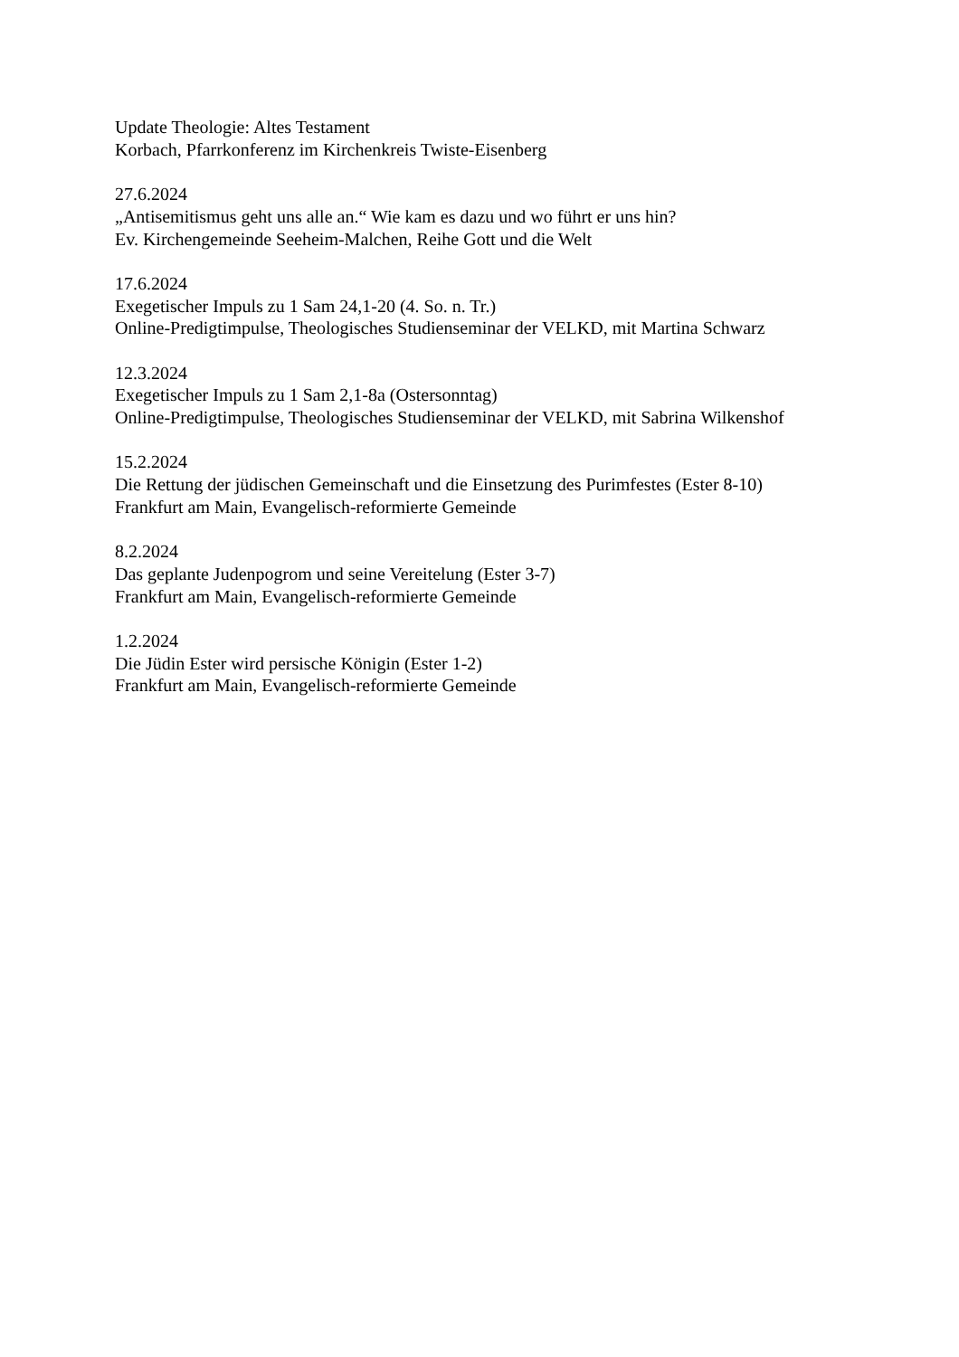Update Theologie: Altes Testament
Korbach, Pfarrkonferenz im Kirchenkreis Twiste-Eisenberg
27.6.2024
„Antisemitismus geht uns alle an.“ Wie kam es dazu und wo führt er uns hin?
Ev. Kirchengemeinde Seeheim-Malchen, Reihe Gott und die Welt
17.6.2024
Exegetischer Impuls zu 1 Sam 24,1-20 (4. So. n. Tr.)
Online-Predigtimpulse, Theologisches Studienseminar der VELKD, mit Martina Schwarz
12.3.2024
Exegetischer Impuls zu 1 Sam 2,1-8a (Ostersonntag)
Online-Predigtimpulse, Theologisches Studienseminar der VELKD, mit Sabrina Wilkenshof
15.2.2024
Die Rettung der jüdischen Gemeinschaft und die Einsetzung des Purimfestes (Ester 8-10)
Frankfurt am Main, Evangelisch-reformierte Gemeinde
8.2.2024
Das geplante Judenpogrom und seine Vereitelung (Ester 3-7)
Frankfurt am Main, Evangelisch-reformierte Gemeinde
1.2.2024
Die Jüdin Ester wird persische Königin (Ester 1-2)
Frankfurt am Main, Evangelisch-reformierte Gemeinde